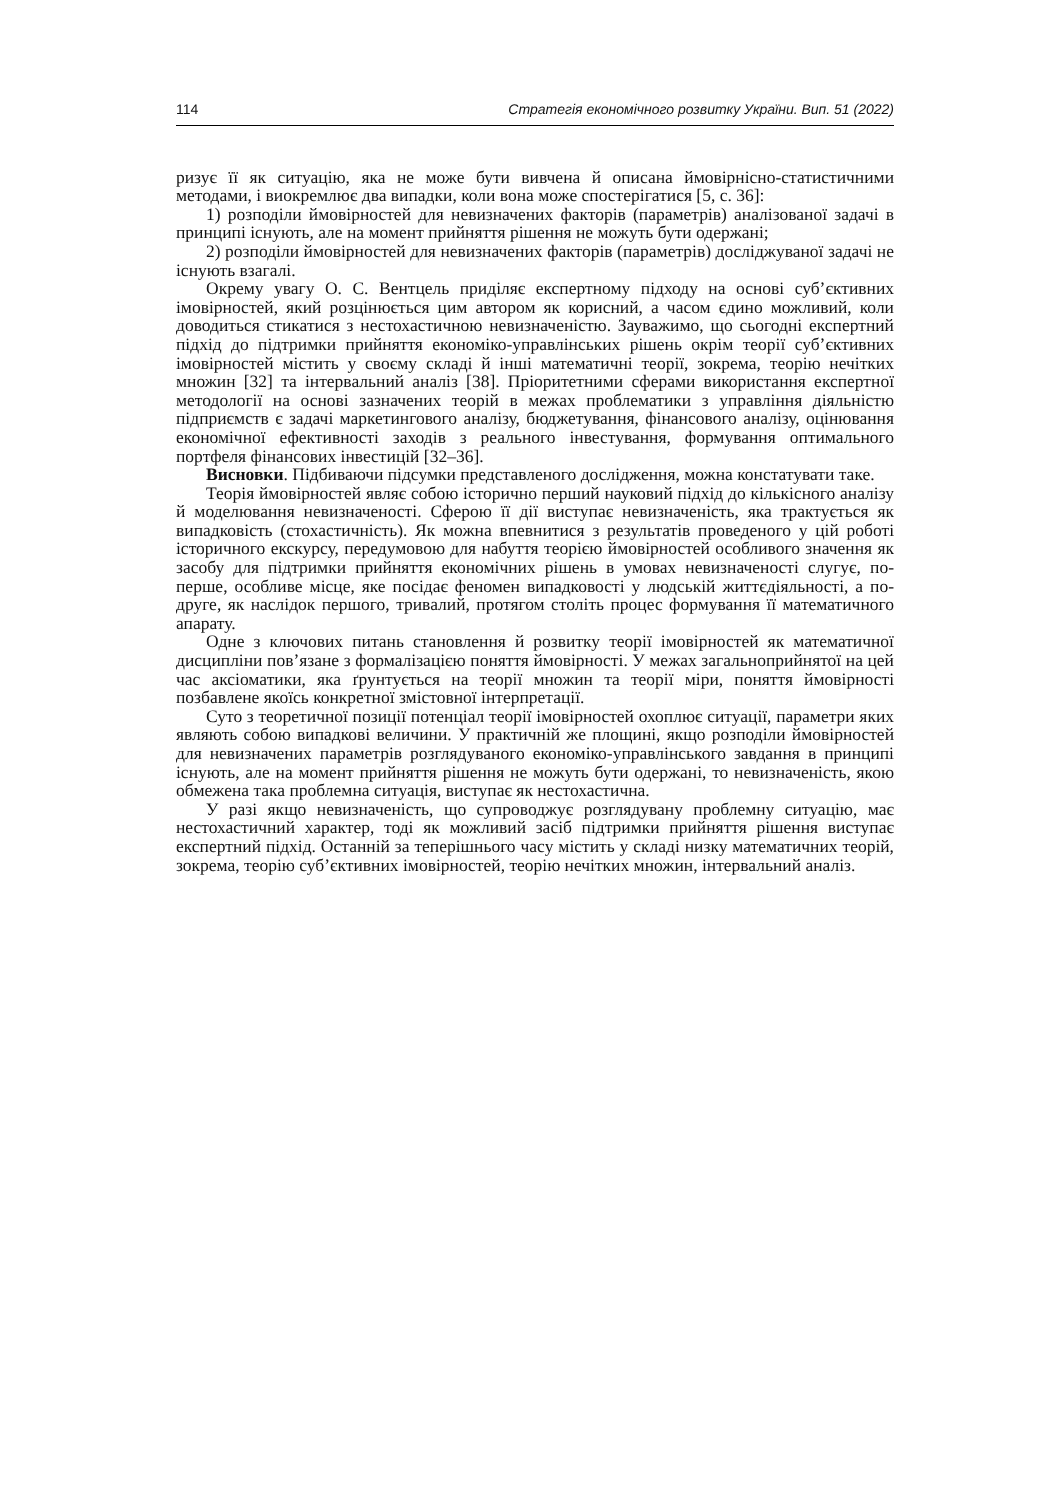114 Стратегія економічного розвитку України. Вип. 51 (2022)
ризує її як ситуацію, яка не може бути вивчена й описана ймовірнісно-статистичними методами, і виокремлює два випадки, коли вона може спостерігатися [5, с. 36]:
1) розподіли ймовірностей для невизначених факторів (параметрів) аналізованої задачі в принципі існують, але на момент прийняття рішення не можуть бути одержані;
2) розподіли ймовірностей для невизначених факторів (параметрів) досліджуваної задачі не існують взагалі.
Окрему увагу О. С. Вентцель приділяє експертному підходу на основі суб’єктивних імовірностей, який розцінюється цим автором як корисний, а часом єдино можливий, коли доводиться стикатися з нестохастичною невизначеністю. Зауважимо, що сьогодні експертний підхід до підтримки прийняття економіко-управлінських рішень окрім теорії суб’єктивних імовірностей містить у своєму складі й інші математичні теорії, зокрема, теорію нечітких множин [32] та інтервальний аналіз [38]. Пріоритетними сферами використання експертної методології на основі зазначених теорій в межах проблематики з управління діяльністю підприємств є задачі маркетингового аналізу, бюджетування, фінансового аналізу, оцінювання економічної ефективності заходів з реального інвестування, формування оптимального портфеля фінансових інвестицій [32–36].
Висновки. Підбиваючи підсумки представленого дослідження, можна констатувати таке.
Теорія ймовірностей являє собою історично перший науковий підхід до кількісного аналізу й моделювання невизначеності. Сферою її дії виступає невизначеність, яка трактується як випадковість (стохастичність). Як можна впевнитися з результатів проведеного у цій роботі історичного екскурсу, передумовою для набуття теорією ймовірностей особливого значення як засобу для підтримки прийняття економічних рішень в умовах невизначеності слугує, по-перше, особливе місце, яке посідає феномен випадковості у людській життєдіяльності, а по-друге, як наслідок першого, тривалий, протягом століть процес формування її математичного апарату.
Одне з ключових питань становлення й розвитку теорії імовірностей як математичної дисципліни пов’язане з формалізацією поняття ймовірності. У межах загальноприйнятої на цей час аксіоматики, яка ґрунтується на теорії множин та теорії міри, поняття ймовірності позбавлене якоїсь конкретної змістовної інтерпретації.
Суто з теоретичної позиції потенціал теорії імовірностей охоплює ситуації, параметри яких являють собою випадкові величини. У практичній же площині, якщо розподіли ймовірностей для невизначених параметрів розглядуваного економіко-управлінського завдання в принципі існують, але на момент прийняття рішення не можуть бути одержані, то невизначеність, якою обмежена така проблемна ситуація, виступає як нестохастична.
У разі якщо невизначеність, що супроводжує розглядувану проблемну ситуацію, має нестохастичний характер, тоді як можливий засіб підтримки прийняття рішення виступає експертний підхід. Останній за теперішнього часу містить у складі низку математичних теорій, зокрема, теорію суб’єктивних імовірностей, теорію нечітких множин, інтервальний аналіз.